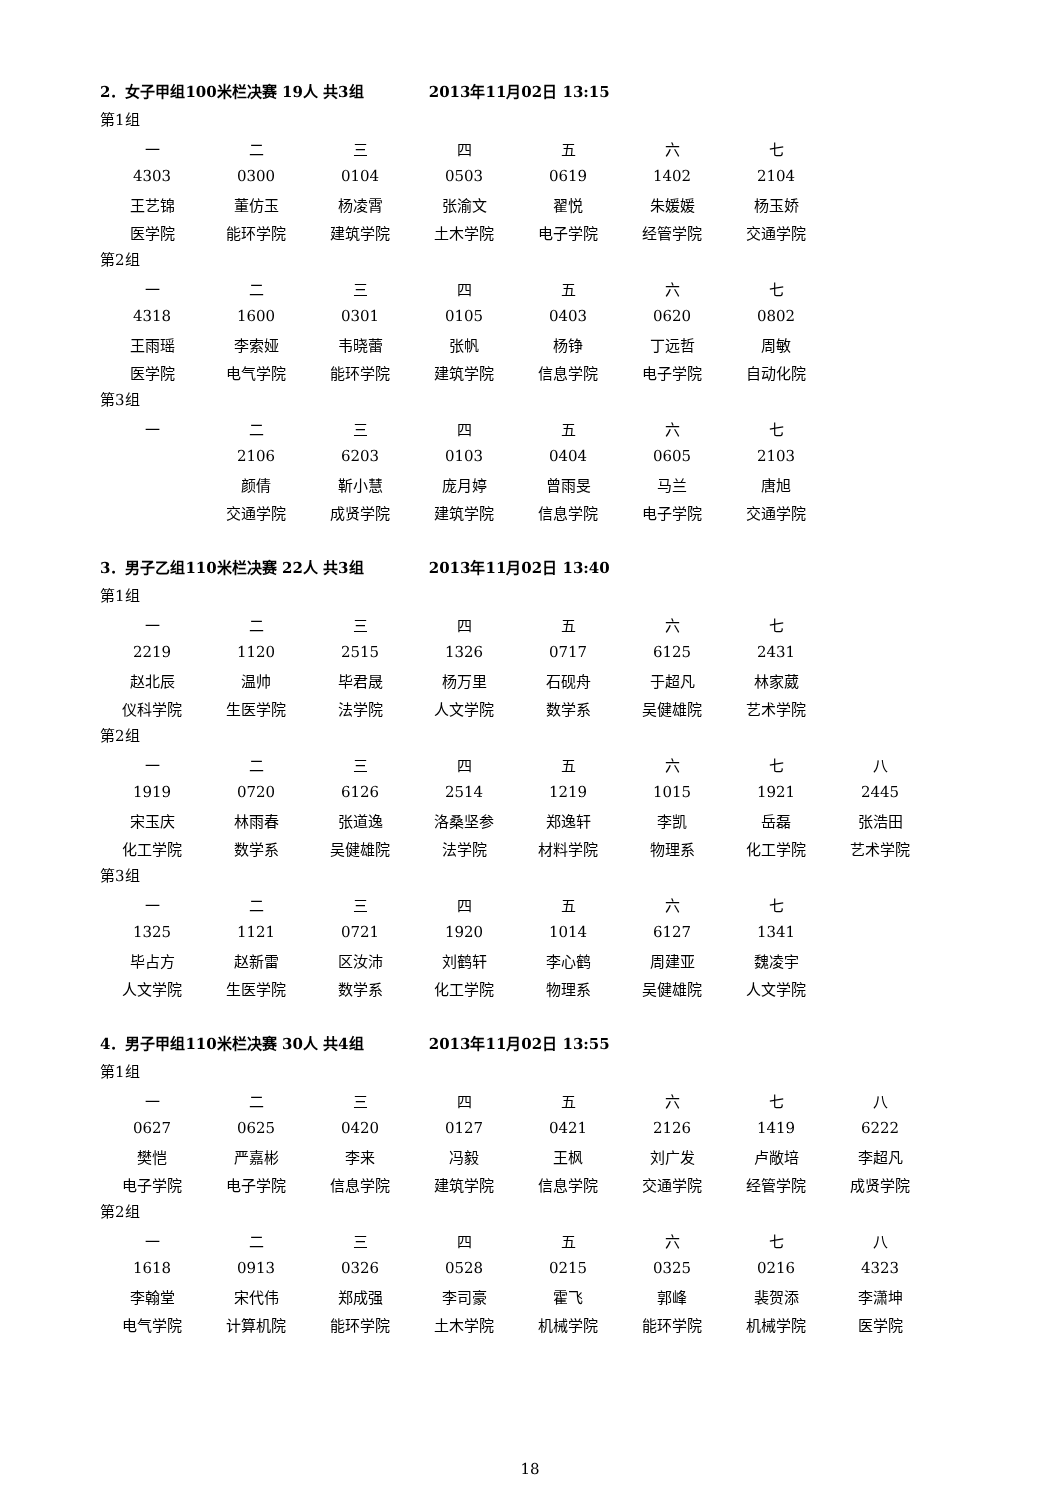2．女子甲组100米栏决赛 19人 共3组 2013年11月02日 13:15
第1组
| 一 | 二 | 三 | 四 | 五 | 六 | 七 |
| 4303 | 0300 | 0104 | 0503 | 0619 | 1402 | 2104 |
| 王艺锦 | 董仿玉 | 杨凌霄 | 张渝文 | 翟悦 | 朱媛媛 | 杨玉娇 |
| 医学院 | 能环学院 | 建筑学院 | 土木学院 | 电子学院 | 经管学院 | 交通学院 |
第2组
| 一 | 二 | 三 | 四 | 五 | 六 | 七 |
| 4318 | 1600 | 0301 | 0105 | 0403 | 0620 | 0802 |
| 王雨瑶 | 李索娅 | 韦晓蕾 | 张帆 | 杨铮 | 丁远哲 | 周敏 |
| 医学院 | 电气学院 | 能环学院 | 建筑学院 | 信息学院 | 电子学院 | 自动化院 |
第3组
| 一 | 二 | 三 | 四 | 五 | 六 | 七 |
| | 2106 | 6203 | 0103 | 0404 | 0605 | 2103 |
| | 颜倩 | 靳小慧 | 庞月婷 | 曾雨旻 | 马兰 | 唐旭 |
| | 交通学院 | 成贤学院 | 建筑学院 | 信息学院 | 电子学院 | 交通学院 |
3．男子乙组110米栏决赛 22人 共3组 2013年11月02日 13:40
第1组
| 一 | 二 | 三 | 四 | 五 | 六 | 七 |
| 2219 | 1120 | 2515 | 1326 | 0717 | 6125 | 2431 |
| 赵北辰 | 温帅 | 毕君晟 | 杨万里 | 石砚舟 | 于超凡 | 林家葳 |
| 仪科学院 | 生医学院 | 法学院 | 人文学院 | 数学系 | 吴健雄院 | 艺术学院 |
第2组
| 一 | 二 | 三 | 四 | 五 | 六 | 七 | 八 |
| 1919 | 0720 | 6126 | 2514 | 1219 | 1015 | 1921 | 2445 |
| 宋玉庆 | 林雨春 | 张道逸 | 洛桑坚参 | 郑逸轩 | 李凯 | 岳磊 | 张浩田 |
| 化工学院 | 数学系 | 吴健雄院 | 法学院 | 材料学院 | 物理系 | 化工学院 | 艺术学院 |
第3组
| 一 | 二 | 三 | 四 | 五 | 六 | 七 |
| 1325 | 1121 | 0721 | 1920 | 1014 | 6127 | 1341 |
| 毕占方 | 赵新雷 | 区汝沛 | 刘鹤轩 | 李心鹤 | 周建亚 | 魏凌宇 |
| 人文学院 | 生医学院 | 数学系 | 化工学院 | 物理系 | 吴健雄院 | 人文学院 |
4．男子甲组110米栏决赛 30人 共4组 2013年11月02日 13:55
第1组
| 一 | 二 | 三 | 四 | 五 | 六 | 七 | 八 |
| 0627 | 0625 | 0420 | 0127 | 0421 | 2126 | 1419 | 6222 |
| 樊恺 | 严嘉彬 | 李来 | 冯毅 | 王枫 | 刘广发 | 卢敞培 | 李超凡 |
| 电子学院 | 电子学院 | 信息学院 | 建筑学院 | 信息学院 | 交通学院 | 经管学院 | 成贤学院 |
第2组
| 一 | 二 | 三 | 四 | 五 | 六 | 七 | 八 |
| 1618 | 0913 | 0326 | 0528 | 0215 | 0325 | 0216 | 4323 |
| 李翰堂 | 宋代伟 | 郑成强 | 李司豪 | 霍飞 | 郭峰 | 裴贺添 | 李潇坤 |
| 电气学院 | 计算机院 | 能环学院 | 土木学院 | 机械学院 | 能环学院 | 机械学院 | 医学院 |
18